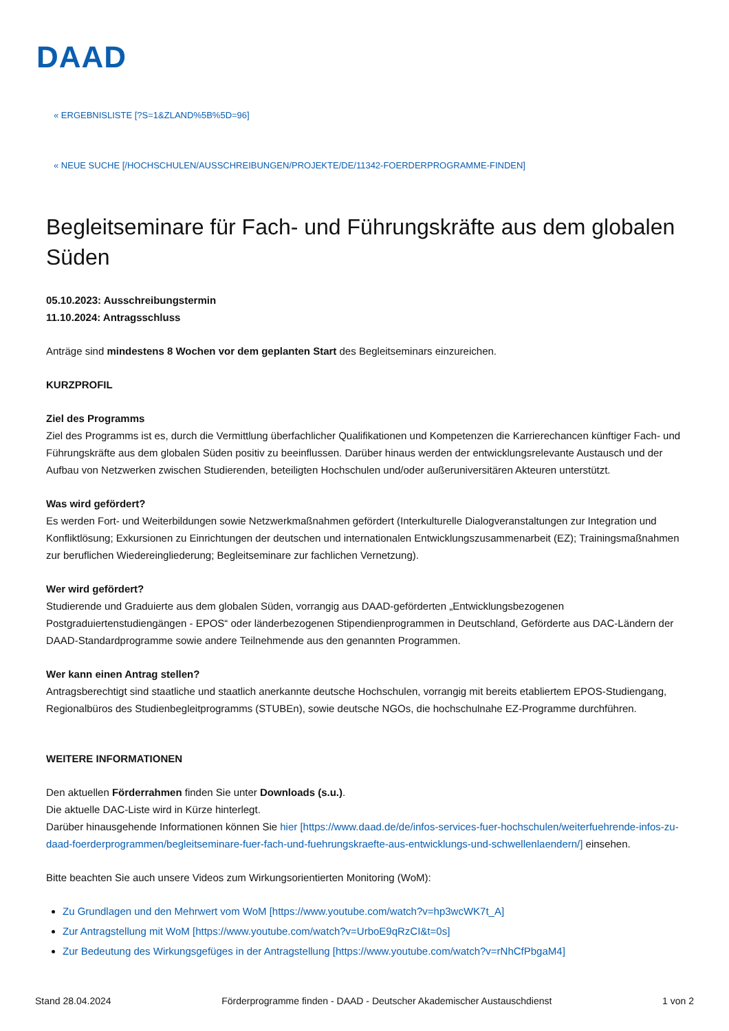DAAD
« ERGEBNISLISTE [?S=1&ZLAND%5B%5D=96]
« NEUE SUCHE [/HOCHSCHULEN/AUSSCHREIBUNGEN/PROJEKTE/DE/11342-FOERDERPROGRAMME-FINDEN]
Begleitseminare für Fach- und Führungskräfte aus dem globalen Süden
05.10.2023: Ausschreibungstermin
11.10.2024: Antragsschluss
Anträge sind mindestens 8 Wochen vor dem geplanten Start des Begleitseminars einzureichen.
KURZPROFIL
Ziel des Programms
Ziel des Programms ist es, durch die Vermittlung überfachlicher Qualifikationen und Kompetenzen die Karrierechancen künftiger Fach- und Führungskräfte aus dem globalen Süden positiv zu beeinflussen. Darüber hinaus werden der entwicklungsrelevante Austausch und der Aufbau von Netzwerken zwischen Studierenden, beteiligten Hochschulen und/oder außeruniversitären Akteuren unterstützt.
Was wird gefördert?
Es werden Fort- und Weiterbildungen sowie Netzwerkmaßnahmen gefördert (Interkulturelle Dialogveranstaltungen zur Integration und Konfliktlösung; Exkursionen zu Einrichtungen der deutschen und internationalen Entwicklungszusammenarbeit (EZ); Trainingsmaßnahmen zur beruflichen Wiedereingliederung; Begleitseminare zur fachlichen Vernetzung).
Wer wird gefördert?
Studierende und Graduierte aus dem globalen Süden, vorrangig aus DAAD-geförderten „Entwicklungsbezogenen Postgraduiertenstudiengängen - EPOS“ oder länderbezogenen Stipendienprogrammen in Deutschland, Geförderte aus DAC-Ländern der DAAD-Standardprogramme sowie andere Teilnehmende aus den genannten Programmen.
Wer kann einen Antrag stellen?
Antragsberechtigt sind staatliche und staatlich anerkannte deutsche Hochschulen, vorrangig mit bereits etabliertem EPOS-Studiengang, Regionalbüros des Studienbegleitprogramms (STUBEn), sowie deutsche NGOs, die hochschulnahe EZ-Programme durchführen.
WEITERE INFORMATIONEN
Den aktuellen Förderrahmen finden Sie unter Downloads (s.u.).
Die aktuelle DAC-Liste wird in Kürze hinterlegt.
Darüber hinausgehende Informationen können Sie hier [https://www.daad.de/de/infos-services-fuer-hochschulen/weiterfuehrende-infos-zu-daad-foerderprogrammen/begleitseminare-fuer-fach-und-fuehrungskraefte-aus-entwicklungs-und-schwellenlaendern/] einsehen.
Bitte beachten Sie auch unsere Videos zum Wirkungsorientierten Monitoring (WoM):
Zu Grundlagen und den Mehrwert vom WoM [https://www.youtube.com/watch?v=hp3wcWK7t_A]
Zur Antragstellung mit WoM [https://www.youtube.com/watch?v=UrboE9qRzCI&t=0s]
Zur Bedeutung des Wirkungsgefüges in der Antragstellung [https://www.youtube.com/watch?v=rNhCfPbgaM4]
Stand 28.04.2024 Förderprogramme finden - DAAD - Deutscher Akademischer Austauschdienst 1 von 2